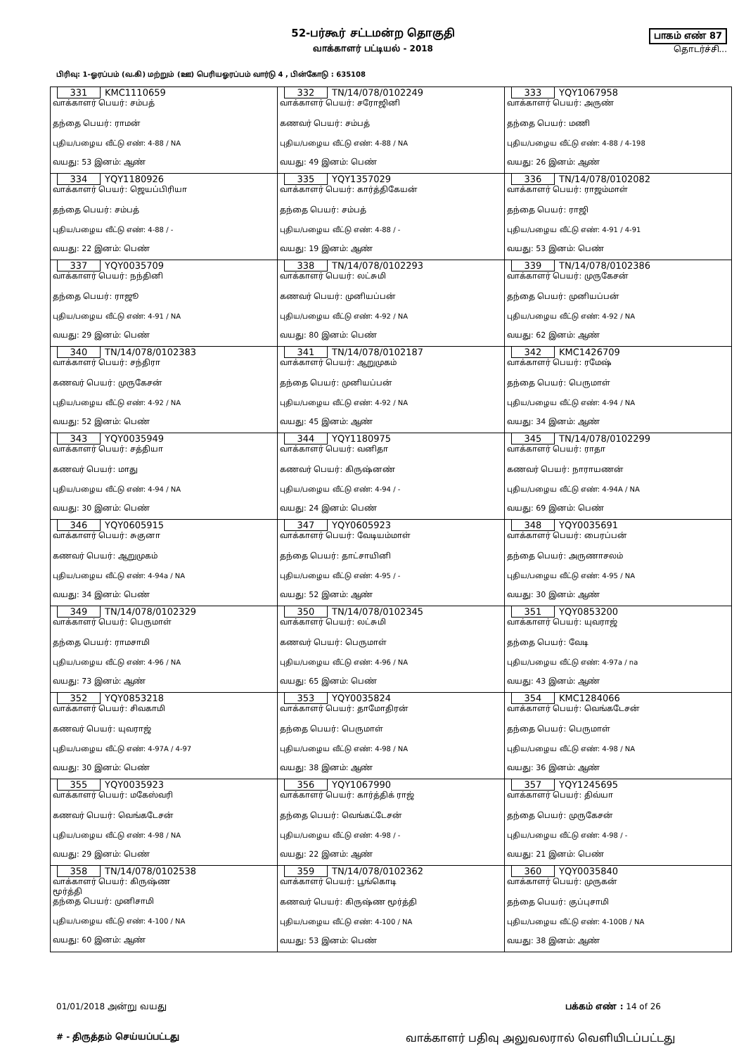52-பர்கூர் சட்டமன்ற தொகுதி
வாக்காளர் பட்டியல் - 2018
பாகம் எண் 87
தொடர்ச்சி...
பிரிவு: 1-ஓரப்பம் (வ.கி) மற்றும் (ஊ) பெரியஓரப்பம் வார்டு 4 , பின்கோடு : 635108
| 331 KMC1110659 வாக்காளர் பெயர்: சம்பத் தந்தை பெயர்: ராமன் புதிய/பழைய வீட்டு எண்: 4-88 / NA வயது: 53 இனம்: ஆண் | 332 TN/14/078/0102249 வாக்காளர் பெயர்: சரோஜினி கணவர் பெயர்: சம்பத் புதிய/பழைய வீட்டு எண்: 4-88 / NA வயது: 49 இனம்: பெண் | 333 YQY1067958 வாக்காளர் பெயர்: அருண் தந்தை பெயர்: மணி புதிய/பழைய வீட்டு எண்: 4-88 / 4-198 வயது: 26 இனம்: ஆண் |
| 334 YQY1180926 வாக்காளர் பெயர்: ஜெயப்பிரியா தந்தை பெயர்: சம்பத் புதிய/பழைய வீட்டு எண்: 4-88 / - வயது: 22 இனம்: பெண் | 335 YQY1357029 வாக்காளர் பெயர்: கார்த்திகேயன் தந்தை பெயர்: சம்பத் புதிய/பழைய வீட்டு எண்: 4-88 / - வயது: 19 இனம்: ஆண் | 336 TN/14/078/0102082 வாக்காளர் பெயர்: ராஜம்மாள் தந்தை பெயர்: ராஜி புதிய/பழைய வீட்டு எண்: 4-91 / 4-91 வயது: 53 இனம்: பெண் |
| 337 YQY0035709 வாக்காளர் பெயர்: நந்தினி தந்தை பெயர்: ராஜூ புதிய/பழைய வீட்டு எண்: 4-91 / NA வயது: 29 இனம்: பெண் | 338 TN/14/078/0102293 வாக்காளர் பெயர்: லட்சுமி கணவர் பெயர்: முனியப்பன் புதிய/பழைய வீட்டு எண்: 4-92 / NA வயது: 80 இனம்: பெண் | 339 TN/14/078/0102386 வாக்காளர் பெயர்: முருகேசன் தந்தை பெயர்: முனியப்பன் புதிய/பழைய வீட்டு எண்: 4-92 / NA வயது: 62 இனம்: ஆண் |
| 340 TN/14/078/0102383 வாக்காளர் பெயர்: சந்திரா கணவர் பெயர்: முருகேசன் புதிய/பழைய வீட்டு எண்: 4-92 / NA வயது: 52 இனம்: பெண் | 341 TN/14/078/0102187 வாக்காளர் பெயர்: ஆறுமுகம் தந்தை பெயர்: முனியப்பன் புதிய/பழைய வீட்டு எண்: 4-92 / NA வயது: 45 இனம்: ஆண் | 342 KMC1426709 வாக்காளர் பெயர்: ரமேஷ் தந்தை பெயர்: பெருமாள் புதிய/பழைய வீட்டு எண்: 4-94 / NA வயது: 34 இனம்: ஆண் |
| 343 YQY0035949 வாக்காளர் பெயர்: சத்தியா கணவர் பெயர்: மாது புதிய/பழைய வீட்டு எண்: 4-94 / NA வயது: 30 இனம்: பெண் | 344 YQY1180975 வாக்காளர் பெயர்: வனிதா கணவர் பெயர்: கிருஷ்னண் புதிய/பழைய வீட்டு எண்: 4-94 / - வயது: 24 இனம்: பெண் | 345 TN/14/078/0102299 வாக்காளர் பெயர்: ராதா கணவர் பெயர்: நாராயணன் புதிய/பழைய வீட்டு எண்: 4-94A / NA வயது: 69 இனம்: பெண் |
| 346 YQY0605915 வாக்காளர் பெயர்: சுகுனா கணவர் பெயர்: ஆறுமுகம் புதிய/பழைய வீட்டு எண்: 4-94a / NA வயது: 34 இனம்: பெண் | 347 YQY0605923 வாக்காளர் பெயர்: வேடியம்மாள் தந்தை பெயர்: தாட்சாயினி புதிய/பழைய வீட்டு எண்: 4-95 / - வயது: 52 இனம்: ஆண் | 348 YQY0035691 வாக்காளர் பெயர்: பைரப்பன் தந்தை பெயர்: அருணாசலம் புதிய/பழைய வீட்டு எண்: 4-95 / NA வயது: 30 இனம்: ஆண் |
| 349 TN/14/078/0102329 வாக்காளர் பெயர்: பெருமாள் தந்தை பெயர்: ராமசாமி புதிய/பழைய வீட்டு எண்: 4-96 / NA வயது: 73 இனம்: ஆண் | 350 TN/14/078/0102345 வாக்காளர் பெயர்: லட்சுமி கணவர் பெயர்: பெருமாள் புதிய/பழைய வீட்டு எண்: 4-96 / NA வயது: 65 இனம்: பெண் | 351 YQY0853200 வாக்காளர் பெயர்: யுவராஜ் தந்தை பெயர்: வேடி புதிய/பழைய வீட்டு எண்: 4-97a / na வயது: 43 இனம்: ஆண் |
| 352 YQY0853218 வாக்காளர் பெயர்: சிவகாமி கணவர் பெயர்: யுவராஜ் புதிய/பழைய வீட்டு எண்: 4-97A / 4-97 வயது: 30 இனம்: பெண் | 353 YQY0035824 வாக்காளர் பெயர்: தாமோதிரன் தந்தை பெயர்: பெருமாள் புதிய/பழைய வீட்டு எண்: 4-98 / NA வயது: 38 இனம்: ஆண் | 354 KMC1284066 வாக்காளர் பெயர்: வெங்கடேசன் தந்தை பெயர்: பெருமாள் புதிய/பழைய வீட்டு எண்: 4-98 / NA வயது: 36 இனம்: ஆண் |
| 355 YQY0035923 வாக்காளர் பெயர்: மகேஸ்வரி கணவர் பெயர்: வெங்கடேசன் புதிய/பழைய வீட்டு எண்: 4-98 / NA வயது: 29 இனம்: பெண் | 356 YQY1067990 வாக்காளர் பெயர்: கார்த்திக் ராஜ் தந்தை பெயர்: வெங்கட்டேசன் புதிய/பழைய வீட்டு எண்: 4-98 / - வயது: 22 இனம்: ஆண் | 357 YQY1245695 வாக்காளர் பெயர்: திவ்யா தந்தை பெயர்: முருகேசன் புதிய/பழைய வீட்டு எண்: 4-98 / - வயது: 21 இனம்: பெண் |
| 358 TN/14/078/0102538 வாக்காளர் பெயர்: கிருஷ்ண மூர்த்தி தந்தை பெயர்: முனிசாமி புதிய/பழைய வீட்டு எண்: 4-100 / NA வயது: 60 இனம்: ஆண் | 359 TN/14/078/0102362 வாக்காளர் பெயர்: பூங்கொடி கணவர் பெயர்: கிருஷ்ண மூர்த்தி புதிய/பழைய வீட்டு எண்: 4-100 / NA வயது: 53 இனம்: பெண் | 360 YQY0035840 வாக்காளர் பெயர்: முருகன் தந்தை பெயர்: குப்புசாமி புதிய/பழைய வீட்டு எண்: 4-100B / NA வயது: 38 இனம்: ஆண் |
01/01/2018 அன்று வயது பக்கம் எண் : 14 of 26
# - திருத்தம் செய்யப்பட்டது வாக்காளர் பதிவு அலுவலரால் வெளியிடப்பட்டது